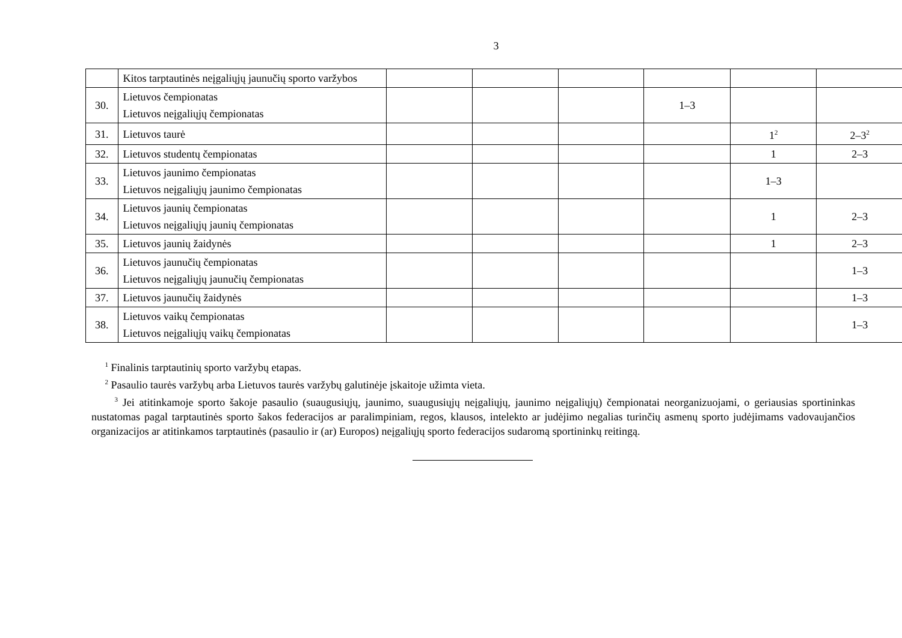3
| | Kitos tarptautinės neįgaliųjų jaunučių sporto varžybos | | | | | | |
| 30. | Lietuvos čempionatas Lietuvos neįgaliųjų čempionatas | | | | 1–3 | | |
| 31. | Lietuvos taurė | | | | | 1<sup>2</sup> | 2–3<sup>2</sup> |
| 32. | Lietuvos studentų čempionatas | | | | | 1 | 2–3 |
| 33. | Lietuvos jaunimo čempionatas Lietuvos neįgaliųjų jaunimo čempionatas | | | | | 1–3 | |
| 34. | Lietuvos jaunių čempionatas Lietuvos neįgaliųjų jaunių čempionatas | | | | | 1 | 2–3 |
| 35. | Lietuvos jaunių žaidynės | | | | | 1 | 2–3 |
| 36. | Lietuvos jaunučių čempionatas Lietuvos neįgaliųjų jaunučių čempionatas | | | | | | 1–3 |
| 37. | Lietuvos jaunučių žaidynės | | | | | | 1–3 |
| 38. | Lietuvos vaikų čempionatas Lietuvos neįgaliųjų vaikų čempionatas | | | | | | 1–3 |
<sup>1</sup> Finalinis tarptautinių sporto varžybų etapas.
<sup>2</sup> Pasaulio taurės varžybų arba Lietuvos taurės varžybų galutinėje įskaitoje užimta vieta.
<sup>3</sup> Jei atitinkamoje sporto šakoje pasaulio (suaugusiųjų, jaunimo, suaugusiųjų neįgaliųjų, jaunimo neįgaliųjų) čempionatai neorganizuojami, o geriausias sportininkas nustatomas pagal tarptautinės sporto šakos federacijos ar paralimpiniam, regos, klausos, intelekto ar judėjimo negalias turinčių asmenų sporto judėjimams vadovaujančios organizacijos ar atitinkamos tarptautinės (pasaulio ir (ar) Europos) neįgaliųjų sporto federacijos sudaromą sportininkų reitingą.